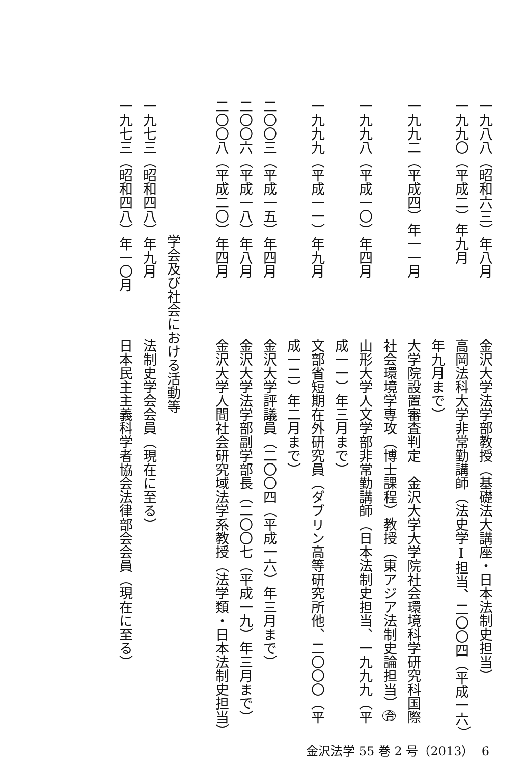一九八八（昭和六三）年八月
金沢大学法学部教授（基礎法大講座・日本法制史担当）
一九九〇（平成二）年九月
高岡法科大学非常勤講師（法史学Ⅰ担当、二〇〇四（平成一六）年九月まで）
一九九二（平成四）年一一月
大学院設置審査判定　金沢大学大学院社会環境科学研究科国際社会環境学専攻（博士課程）教授（東アジア法制史論担当）合
一九九八（平成一〇）年四月
山形大学人文学部非常勤講師（日本法制史担当、一九九九（平成一一）年三月まで）
一九九九（平成一一）年九月
文部省短期在外研究員（ダブリン高等研究所他、二〇〇〇（平成一二）年二月まで）
二〇〇三（平成一五）年四月
金沢大学評議員（二〇〇四（平成一六）年三月まで）
二〇〇六（平成一八）年八月
金沢大学法学部副学部長（二〇〇七（平成一九）年三月まで）
二〇〇八（平成二〇）年四月
金沢大学人間社会研究域法学系教授（法学類・日本法制史担当）
学会及び社会における活動等
一九七三（昭和四八）年九月
法制史学会会員（現在に至る）
一九七三（昭和四八）年一〇月
日本民主主義科学者協会法律部会会員（現在に至る）
金沢法学 55 巻 2 号（2013） 6